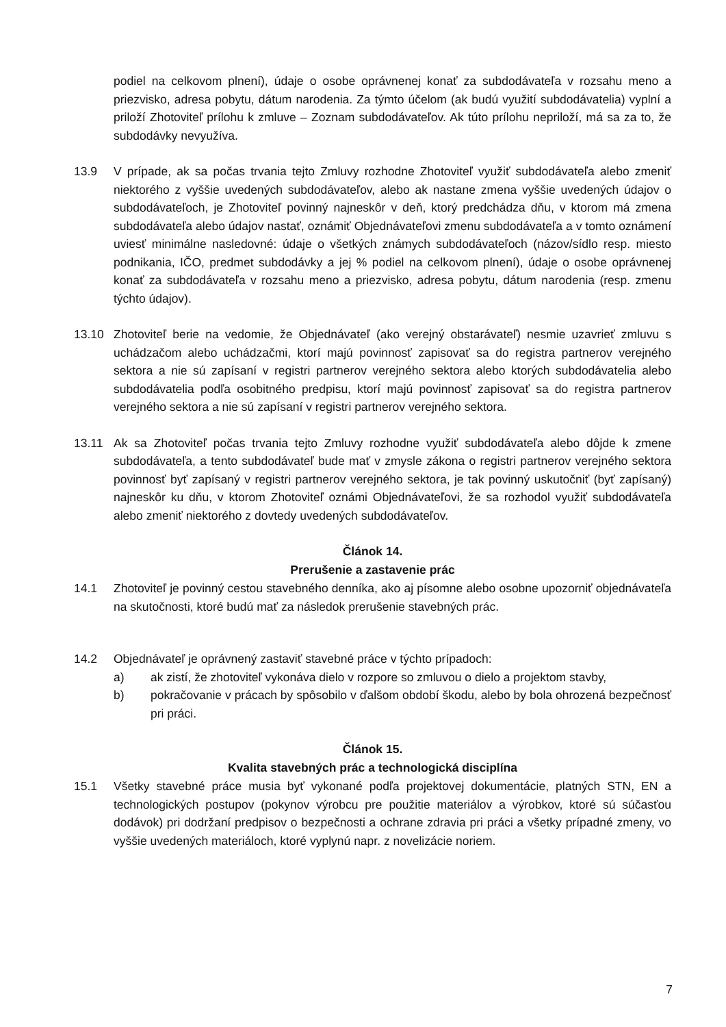podiel na celkovom plnení), údaje o osobe oprávnenej konať za subdodávateľa v rozsahu meno a priezvisko, adresa pobytu, dátum narodenia. Za týmto účelom (ak budú využití subdodávatelia) vyplní a priloží Zhotoviteľ prílohu k zmluve – Zoznam subdodávateľov. Ak túto prílohu nepriloží, má sa za to, že subdodávky nevyužíva.
13.9 V prípade, ak sa počas trvania tejto Zmluvy rozhodne Zhotoviteľ využiť subdodávateľa alebo zmeniť niektorého z vyššie uvedených subdodávateľov, alebo ak nastane zmena vyššie uvedených údajov o subdodávateľoch, je Zhotoviteľ povinný najneskôr v deň, ktorý predchádza dňu, v ktorom má zmena subdodávateľa alebo údajov nastať, oznámiť Objednávateľovi zmenu subdodávateľa a v tomto oznámení uviesť minimálne nasledovné: údaje o všetkých známych subdodávateľoch (názov/sídlo resp. miesto podnikania, IČO, predmet subdodávky a jej % podiel na celkovom plnení), údaje o osobe oprávnenej konať za subdodávateľa v rozsahu meno a priezvisko, adresa pobytu, dátum narodenia (resp. zmenu týchto údajov).
13.10 Zhotoviteľ berie na vedomie, že Objednávateľ (ako verejný obstarávateľ) nesmie uzavrieť zmluvu s uchádzačom alebo uchádzačmi, ktorí majú povinnosť zapisovať sa do registra partnerov verejného sektora a nie sú zapísaní v registri partnerov verejného sektora alebo ktorých subdodávatelia alebo subdodávatelia podľa osobitného predpisu, ktorí majú povinnosť zapisovať sa do registra partnerov verejného sektora a nie sú zapísaní v registri partnerov verejného sektora.
13.11 Ak sa Zhotoviteľ počas trvania tejto Zmluvy rozhodne využiť subdodávateľa alebo dôjde k zmene subdodávateľa, a tento subdodávateľ bude mať v zmysle zákona o registri partnerov verejného sektora povinnosť byť zapísaný v registri partnerov verejného sektora, je tak povinný uskutočniť (byť zapísaný) najneskôr ku dňu, v ktorom Zhotoviteľ oznámi Objednávateľovi, že sa rozhodol využiť subdodávateľa alebo zmeniť niektorého z dovtedy uvedených subdodávateľov.
Článok 14.
Prerušenie a zastavenie prác
14.1 Zhotoviteľ je povinný cestou stavebného denníka, ako aj písomne alebo osobne upozorniť objednávateľa na skutočnosti, ktoré budú mať za následok prerušenie stavebných prác.
14.2 Objednávateľ je oprávnený zastaviť stavebné práce v týchto prípadoch:
a) ak zistí, že zhotoviteľ vykonáva dielo v rozpore so zmluvou o dielo a projektom stavby,
b) pokračovanie v prácach by spôsobilo v ďalšom období škodu, alebo by bola ohrozená bezpečnosť pri práci.
Článok 15.
Kvalita stavebných prác a technologická disciplína
15.1 Všetky stavebné práce musia byť vykonané podľa projektovej dokumentácie, platných STN, EN a technologických postupov (pokynov výrobcu pre použitie materiálov a výrobkov, ktoré sú súčasťou dodávok) pri dodržaní predpisov o bezpečnosti a ochrane zdravia pri práci a všetky prípadné zmeny, vo vyššie uvedených materiáloch, ktoré vyplynú napr. z novelizácie noriem.
7